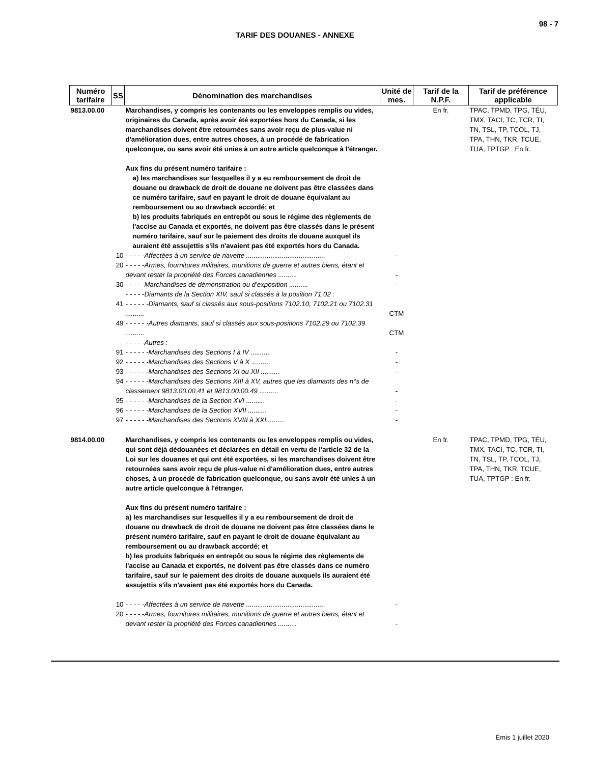98 - 7
TARIF DES DOUANES - ANNEXE
| Numéro tarifaire | SS | Dénomination des marchandises | Unité de mes. | Tarif de la N.P.F. | Tarif de préférence applicable |
| --- | --- | --- | --- | --- | --- |
| 9813.00.00 | | Marchandises, y compris les contenants ou les enveloppes remplis ou vides, originaires du Canada, après avoir été exportées hors du Canada, si les marchandises doivent être retournées sans avoir reçu de plus-value ni d'amélioration dues, entre autres choses, à un procédé de fabrication quelconque, ou sans avoir été unies à un autre article quelconque à l'étranger. Aux fins du présent numéro tarifaire : a) les marchandises sur lesquelles il y a eu remboursement de droit de douane ou drawback de droit de douane ne doivent pas être classées dans ce numéro tarifaire, sauf en payant le droit de douane équivalant au remboursement ou au drawback accordé; et b) les produits fabriqués en entrepôt ou sous le régime des règlements de l'accise au Canada et exportés, ne doivent pas être classés dans le présent numéro tarifaire, sauf sur le paiement des droits de douane auxquel ils auraient été assujettis s'ils n'avaient pas été exportés hors du Canada. | | En fr. | TPAC, TPMD, TPG, TÉU, TMX, TACI, TC, TCR, TI, TN, TSL, TP, TCOL, TJ, TPA, THN, TKR, TCUE, TUA, TPTGP : En fr. |
| | 10 | - - - - -Affectées à un service de navette .......................................... | - | | |
| | 20 | - - - - -Armes, fournitures militaires, munitions de guerre et autres biens, étant et devant rester la propriété des Forces canadiennes .......... | - | | |
| | 30 | - - - - -Marchandises de démonstration ou d'exposition .......... | - | | |
| | | - - - - -Diamants de la Section XIV, sauf si classés à la position 71.02 : | | | |
| | 41 | - - - - - -Diamants, sauf si classés aux sous-positions 7102.10, 7102.21 ou 7102.31 .......... | CTM | | |
| | 49 | - - - - - -Autres diamants, sauf si classés aux sous-positions 7102.29 ou 7102.39 .......... | CTM | | |
| | | - - - - -Autres : | | | |
| | 91 | - - - - - -Marchandises des Sections I à IV .......... | - | | |
| | 92 | - - - - - -Marchandises des Sections V à X .......... | - | | |
| | 93 | - - - - - -Marchandises des Sections XI ou XII .......... | - | | |
| | 94 | - - - - - -Marchandises des Sections XIII à XV, autres que les diamants des n°s de classement 9813.00.00.41 et 9813.00.00.49 .......... | - | | |
| | 95 | - - - - - -Marchandises de la Section XVI .......... | - | | |
| | 96 | - - - - - -Marchandises de la Section XVII .......... | - | | |
| | 97 | - - - - - -Marchandises des Sections XVIII à XXI.......... | - | | |
| 9814.00.00 | | Marchandises, y compris les contenants ou les enveloppes remplis ou vides, qui sont déjà dédouanées et déclarées en détail en vertu de l'article 32 de la Loi sur les douanes et qui ont été exportées, si les marchandises doivent être retournées sans avoir reçu de plus-value ni d'amélioration dues, entre autres choses, à un procédé de fabrication quelconque, ou sans avoir été unies à un autre article quelconque à l'étranger. Aux fins du présent numéro tarifaire : a) les marchandises sur lesquelles il y a eu remboursement de droit de douane ou drawback de droit de douane ne doivent pas être classées dans le présent numéro tarifaire, sauf en payant le droit de douane équivalant au remboursement ou au drawback accordé; et b) les produits fabriqués en entrepôt ou sous le régime des règlements de l'accise au Canada et exportés, ne doivent pas être classés dans ce numéro tarifaire, sauf sur le paiement des droits de douane auxquels ils auraient été assujettis s'ils n'avaient pas été exportés hors du Canada. | | En fr. | TPAC, TPMD, TPG, TÉU, TMX, TACI, TC, TCR, TI, TN, TSL, TP, TCOL, TJ, TPA, THN, TKR, TCUE, TUA, TPTGP : En fr. |
| | 10 | - - - - -Affectées à un service de navette .......................................... | - | | |
| | 20 | - - - - -Armes, fournitures militaires, munitions de guerre et autres biens, étant et devant rester la propriété des Forces canadiennes .......... | - | | |
Émis 1 juillet 2020